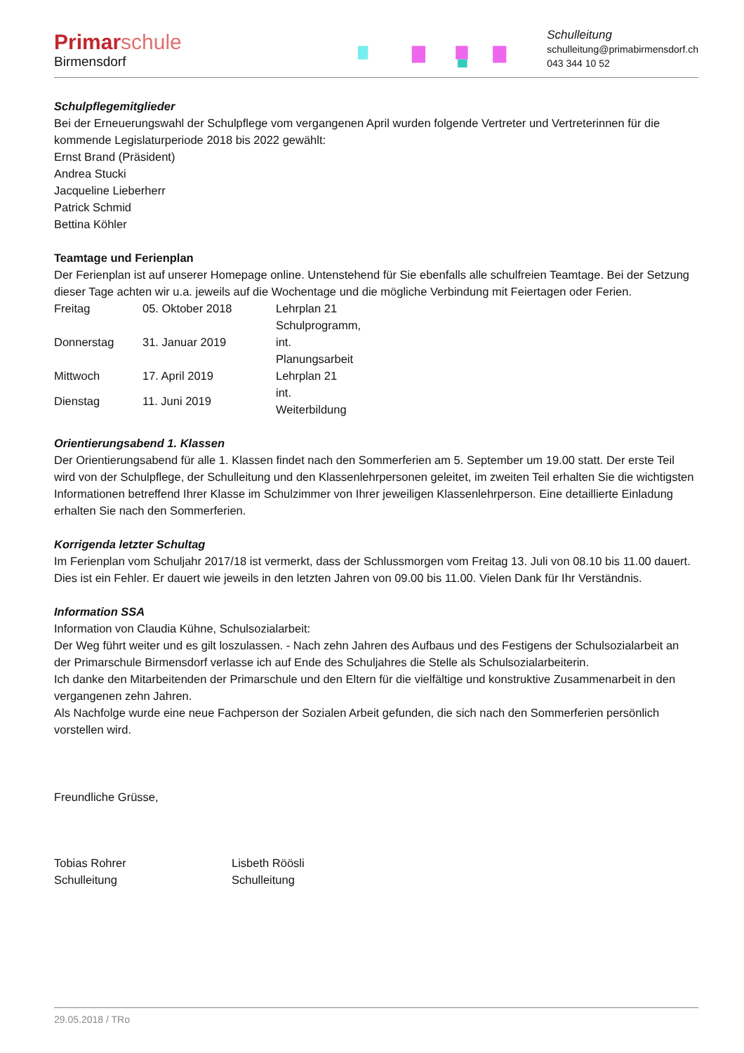Primarschule
Birmensdorf
Schulleitung
schulleitung@primabirmensdorf.ch
043 344 10 52
Schulpflegemitglieder
Bei der Erneuerungswahl der Schulpflege vom vergangenen April wurden folgende Vertreter und Vertreterinnen für die kommende Legislaturperiode 2018 bis 2022 gewählt:
Ernst Brand (Präsident)
Andrea Stucki
Jacqueline Lieberherr
Patrick Schmid
Bettina Köhler
Teamtage und Ferienplan
Der Ferienplan ist auf unserer Homepage online. Untenstehend für Sie ebenfalls alle schulfreien Teamtage. Bei der Setzung dieser Tage achten wir u.a. jeweils auf die Wochentage und die mögliche Verbindung mit Feiertagen oder Ferien.
| Freitag | 05. Oktober 2018 | Lehrplan 21 |
| Donnerstag | 31. Januar 2019 | Schulprogramm, int. Planungsarbeit |
| Mittwoch | 17. April 2019 | Lehrplan 21 |
| Dienstag | 11. Juni 2019 | int. Weiterbildung |
Orientierungsabend 1. Klassen
Der Orientierungsabend für alle 1. Klassen findet nach den Sommerferien am 5. September um 19.00 statt. Der erste Teil wird von der Schulpflege, der Schulleitung und den Klassenlehrpersonen geleitet, im zweiten Teil erhalten Sie die wichtigsten Informationen betreffend Ihrer Klasse im Schulzimmer von Ihrer jeweiligen Klassenlehrperson. Eine detaillierte Einladung erhalten Sie nach den Sommerferien.
Korrigenda letzter Schultag
Im Ferienplan vom Schuljahr 2017/18 ist vermerkt, dass der Schlussmorgen vom Freitag 13. Juli von 08.10 bis 11.00 dauert. Dies ist ein Fehler. Er dauert wie jeweils in den letzten Jahren von 09.00 bis 11.00. Vielen Dank für Ihr Verständnis.
Information SSA
Information von Claudia Kühne, Schulsozialarbeit:
Der Weg führt weiter und es gilt loszulassen. - Nach zehn Jahren des Aufbaus und des Festigens der Schulsozialarbeit an der Primarschule Birmensdorf verlasse ich auf Ende des Schuljahres die Stelle als Schulsozialarbeiterin.
Ich danke den Mitarbeitenden der Primarschule und den Eltern für die vielfältige und konstruktive Zusammenarbeit in den vergangenen zehn Jahren.
Als Nachfolge wurde eine neue Fachperson der Sozialen Arbeit gefunden, die sich nach den Sommerferien persönlich vorstellen wird.
Freundliche Grüsse,
Tobias Rohrer
Schulleitung
Lisbeth Röösli
Schulleitung
29.05.2018 / TRo